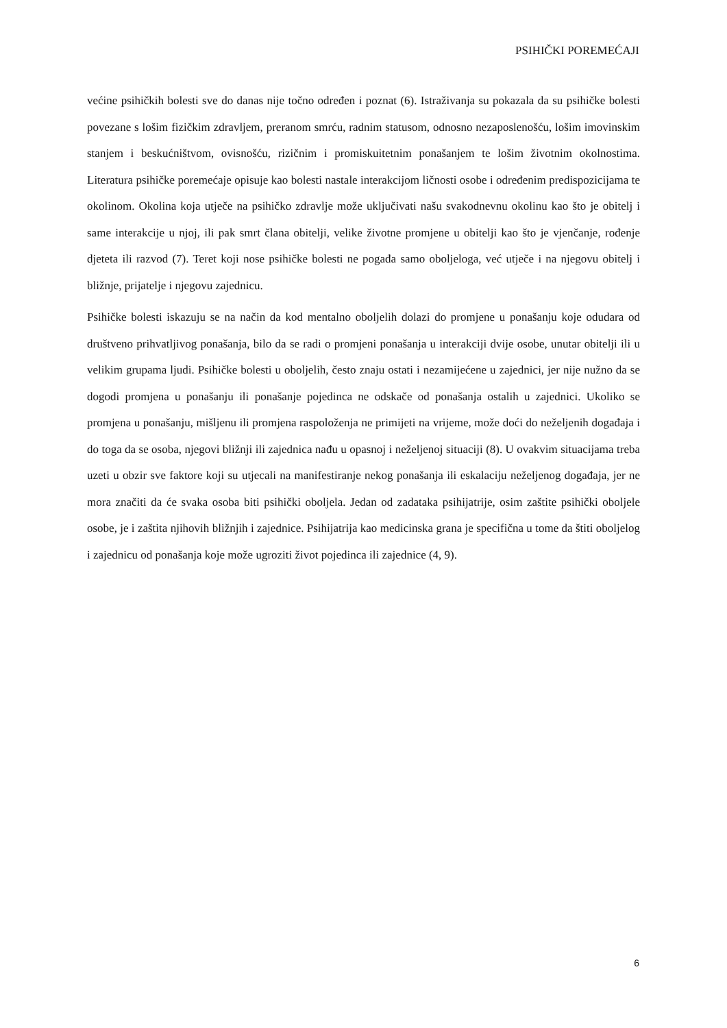PSIHIČKI POREMEĆAJI
većine psihičkih bolesti sve do danas nije točno određen i poznat (6). Istraživanja su pokazala da su psihičke bolesti povezane s lošim fizičkim zdravljem, preranom smrću, radnim statusom, odnosno nezaposlenošću, lošim imovinskim stanjem i beskućništvom, ovisnošću, rizičnim i promiskuitetnim ponašanjem te lošim životnim okolnostima. Literatura psihičke poremećaje opisuje kao bolesti nastale interakcijom ličnosti osobe i određenim predispozicijama te okolinom. Okolina koja utječe na psihičko zdravlje može uključivati našu svakodnevnu okolinu kao što je obitelj i same interakcije u njoj, ili pak smrt člana obitelji, velike životne promjene u obitelji kao što je vjenčanje, rođenje djeteta ili razvod (7). Teret koji nose psihičke bolesti ne pogađa samo oboljeloga, već utječe i na njegovu obitelj i bližnje, prijatelje i njegovu zajednicu.
Psihičke bolesti iskazuju se na način da kod mentalno oboljelih dolazi do promjene u ponašanju koje odudara od društveno prihvatljivog ponašanja, bilo da se radi o promjeni ponašanja u interakciji dvije osobe, unutar obitelji ili u velikim grupama ljudi. Psihičke bolesti u oboljelih, često znaju ostati i nezamijećene u zajednici, jer nije nužno da se dogodi promjena u ponašanju ili ponašanje pojedinca ne odskače od ponašanja ostalih u zajednici. Ukoliko se promjena u ponašanju, mišljenu ili promjena raspoloženja ne primijeti na vrijeme, može doći do neželjenih događaja i do toga da se osoba, njegovi bližnji ili zajednica nađu u opasnoj i neželjenoj situaciji (8). U ovakvim situacijama treba uzeti u obzir sve faktore koji su utjecali na manifestiranje nekog ponašanja ili eskalaciju neželjenog događaja, jer ne mora značiti da će svaka osoba biti psihički oboljela. Jedan od zadataka psihijatrije, osim zaštite psihički oboljele osobe, je i zaštita njihovih bližnjih i zajednice. Psihijatrija kao medicinska grana je specifična u tome da štiti oboljelog i zajednicu od ponašanja koje može ugroziti život pojedinca ili zajednice (4, 9).
6